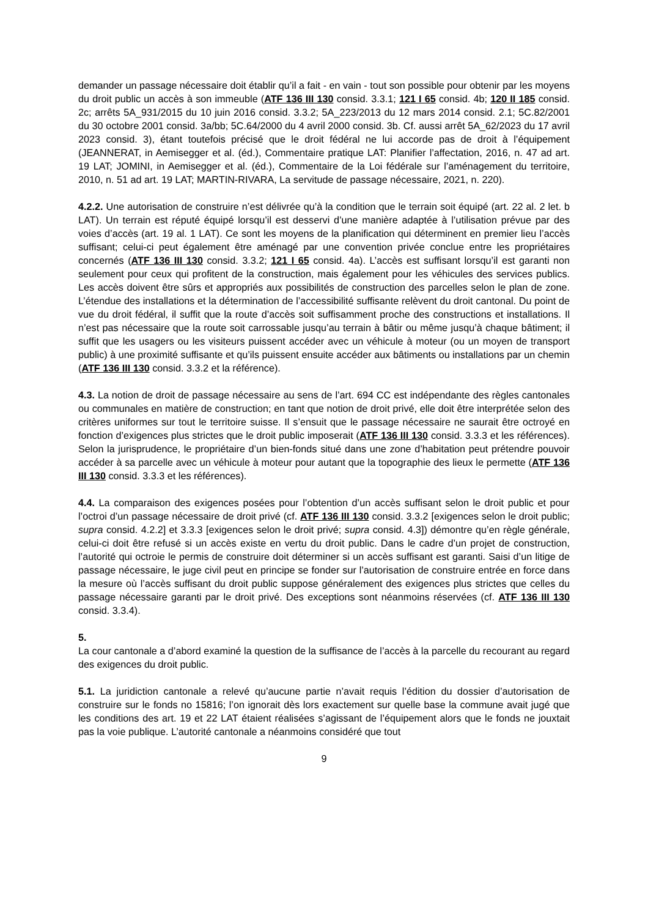demander un passage nécessaire doit établir qu’il a fait - en vain - tout son possible pour obtenir par les moyens du droit public un accès à son immeuble (ATF 136 III 130 consid. 3.3.1; 121 I 65 consid. 4b; 120 II 185 consid. 2c; arrêts 5A_931/2015 du 10 juin 2016 consid. 3.3.2; 5A_223/2013 du 12 mars 2014 consid. 2.1; 5C.82/2001 du 30 octobre 2001 consid. 3a/bb; 5C.64/2000 du 4 avril 2000 consid. 3b. Cf. aussi arrêt 5A_62/2023 du 17 avril 2023 consid. 3), étant toutefois précisé que le droit fédéral ne lui accorde pas de droit à l’équipement (JEANNERAT, in Aemisegger et al. (éd.), Commentaire pratique LAT: Planifier l’affectation, 2016, n. 47 ad art. 19 LAT; JOMINI, in Aemisegger et al. (éd.), Commentaire de la Loi fédérale sur l’aménagement du territoire, 2010, n. 51 ad art. 19 LAT; MARTIN-RIVARA, La servitude de passage nécessaire, 2021, n. 220).
4.2.2. Une autorisation de construire n’est délivrée qu’à la condition que le terrain soit équipé (art. 22 al. 2 let. b LAT). Un terrain est réputé équipé lorsqu’il est desservi d’une manière adaptée à l’utilisation prévue par des voies d’accès (art. 19 al. 1 LAT). Ce sont les moyens de la planification qui déterminent en premier lieu l’accès suffisant; celui-ci peut également être aménagé par une convention privée conclue entre les propriétaires concernés (ATF 136 III 130 consid. 3.3.2; 121 I 65 consid. 4a). L’accès est suffisant lorsqu’il est garanti non seulement pour ceux qui profitent de la construction, mais également pour les véhicules des services publics. Les accès doivent être sûrs et appropriés aux possibilités de construction des parcelles selon le plan de zone. L’étendue des installations et la détermination de l’accessibilité suffisante relèvent du droit cantonal. Du point de vue du droit fédéral, il suffit que la route d’accès soit suffisamment proche des constructions et installations. Il n’est pas nécessaire que la route soit carrossable jusqu’au terrain à bâtir ou même jusqu’à chaque bâtiment; il suffit que les usagers ou les visiteurs puissent accéder avec un véhicule à moteur (ou un moyen de transport public) à une proximité suffisante et qu’ils puissent ensuite accéder aux bâtiments ou installations par un chemin (ATF 136 III 130 consid. 3.3.2 et la référence).
4.3. La notion de droit de passage nécessaire au sens de l’art. 694 CC est indépendante des règles cantonales ou communales en matière de construction; en tant que notion de droit privé, elle doit être interprétée selon des critères uniformes sur tout le territoire suisse. Il s’ensuit que le passage nécessaire ne saurait être octroyé en fonction d’exigences plus strictes que le droit public imposerait (ATF 136 III 130 consid. 3.3.3 et les références). Selon la jurisprudence, le propriétaire d’un bien-fonds situé dans une zone d’habitation peut prétendre pouvoir accéder à sa parcelle avec un véhicule à moteur pour autant que la topographie des lieux le permette (ATF 136 III 130 consid. 3.3.3 et les références).
4.4. La comparaison des exigences posées pour l’obtention d’un accès suffisant selon le droit public et pour l’octroi d’un passage nécessaire de droit privé (cf. ATF 136 III 130 consid. 3.3.2 [exigences selon le droit public; supra consid. 4.2.2] et 3.3.3 [exigences selon le droit privé; supra consid. 4.3]) démontre qu’en règle générale, celui-ci doit être refusé si un accès existe en vertu du droit public. Dans le cadre d’un projet de construction, l’autorité qui octroie le permis de construire doit déterminer si un accès suffisant est garanti. Saisi d’un litige de passage nécessaire, le juge civil peut en principe se fonder sur l’autorisation de construire entrée en force dans la mesure où l’accès suffisant du droit public suppose généralement des exigences plus strictes que celles du passage nécessaire garanti par le droit privé. Des exceptions sont néanmoins réservées (cf. ATF 136 III 130 consid. 3.3.4).
5.
La cour cantonale a d’abord examiné la question de la suffisance de l’accès à la parcelle du recourant au regard des exigences du droit public.
5.1. La juridiction cantonale a relevé qu’aucune partie n’avait requis l’édition du dossier d’autorisation de construire sur le fonds no 15816; l’on ignorait dès lors exactement sur quelle base la commune avait jugé que les conditions des art. 19 et 22 LAT étaient réalisées s’agissant de l’équipement alors que le fonds ne jouxtait pas la voie publique. L’autorité cantonale a néanmoins considéré que tout
9